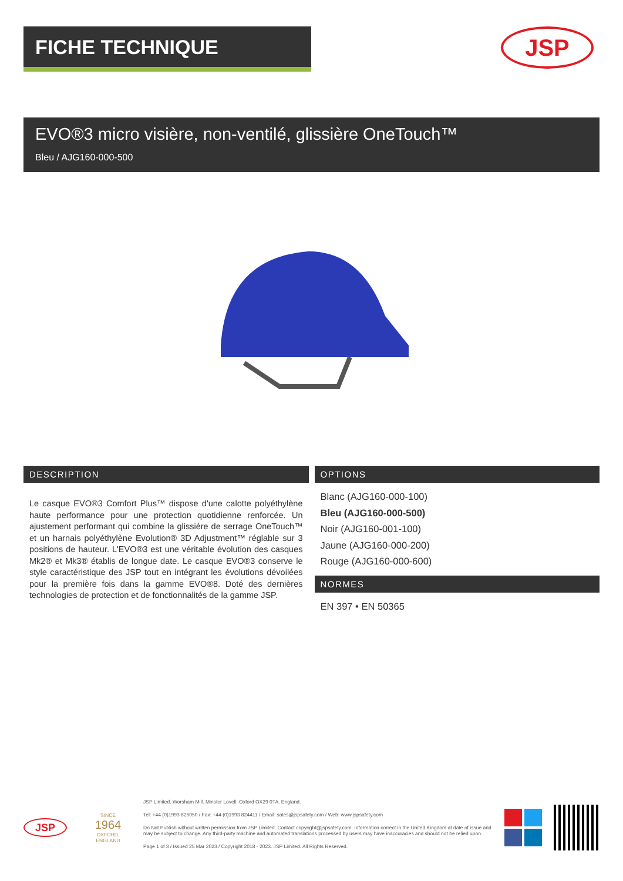FICHE TECHNIQUE
JSP
EVO®3 micro visière, non-ventilé, glissière OneTouch™
Bleu / AJG160-000-500
DESCRIPTION
Le casque EVO®3 Comfort Plus™ dispose d'une calotte polyéthylène haute performance pour une protection quotidienne renforcée. Un ajustement performant qui combine la glissière de serrage OneTouch™ et un harnais polyéthylène Evolution® 3D Adjustment™ réglable sur 3 positions de hauteur. L'EVO®3 est une véritable évolution des casques Mk2® et Mk3® établis de longue date. Le casque EVO®3 conserve le style caractéristique des JSP tout en intégrant les évolutions dévoilées pour la première fois dans la gamme EVO®8. Doté des dernières technologies de protection et de fonctionnalités de la gamme JSP.
OPTIONS
Blanc (AJG160-000-100)
Bleu (AJG160-000-500)
Noir (AJG160-001-100)
Jaune (AJG160-000-200)
Rouge (AJG160-000-600)
NORMES
EN 397 • EN 50365
JSP
SINCE
1964
OXFORD, ENGLAND
JSP Limited. Worsham Mill. Minster Lovell. Oxford OX29 0TA. England.
Tel: +44 (0)1993 826050 / Fax: +44 (0)1993 824411 / Email: sales@jspsafety.com / Web: www.jspsafety.com
Do Not Publish without written permission from JSP Limited. Contact copyright@jspsafety.com. Information correct in the United Kingdom at date of issue and may be subject to change. Any third-party machine and automated translations processed by users may have inaccuracies and should not be relied upon.
Page 1 of 3 / Issued 25 Mar 2023 / Copyright 2018 - 2023. JSP Limited. All Rights Reserved.